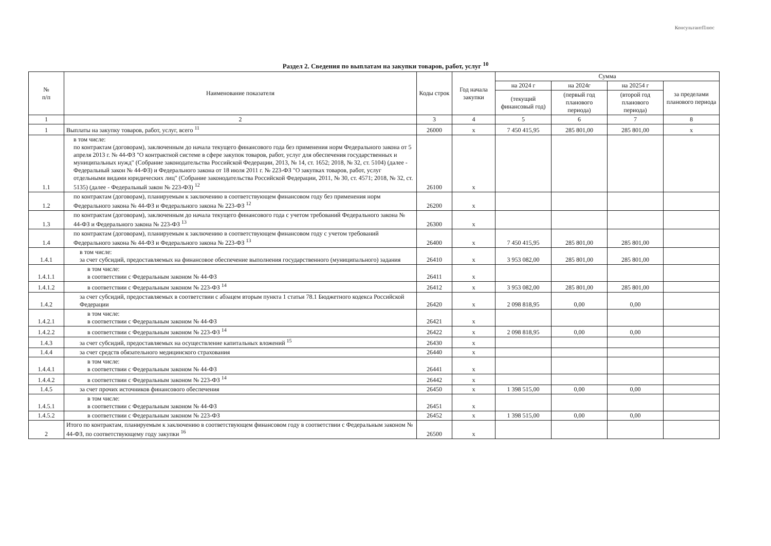КонсультантПлюс
Раздел 2. Сведения по выплатам на закупки товаров, работ, услуг <sup>10</sup>
| № п/п | Наименование показателя | Коды строк | Год начала закупки | Сумма | | | |
| --- | --- | --- | --- | --- | --- | --- | --- |
| | | | | на 2024 г | на 2024г | на 20254 г | за пределами планового периода |
| | | | | (текущий финансовый год) | (первый год планового периода) | (второй год планового периода) | |
| 1 | 2 | 3 | 4 | 5 | 6 | 7 | 8 |
| 1 | Выплаты на закупку товаров, работ, услуг, всего <sup>11</sup> | 26000 | x | 7 450 415,95 | 285 801,00 | 285 801,00 | x |
| 1.1 | в том числе: по контрактам (договорам), заключенным до начала текущего финансового года без применения норм Федерального закона от 5 апреля 2013 г. № 44-ФЗ "О контрактной системе в сфере закупок товаров, работ, услуг для обеспечения государственных и муниципальных нужд" (Собрание законодательства Российской Федерации, 2013, № 14, ст. 1652; 2018, № 32, ст. 5104) (далее - Федеральный закон № 44-ФЗ) и Федерального закона от 18 июля 2011 г. № 223-ФЗ "О закупках товаров, работ, услуг отдельными видами юридических лиц" (Собрание законодательства Российской Федерации, 2011, № 30, ст. 4571; 2018, № 32, ст. 5135) (далее - Федеральный закон № 223-ФЗ) <sup>12</sup> | 26100 | x | | | | |
| 1.2 | по контрактам (договорам), планируемым к заключению в соответствующем финансовом году без применения норм Федерального закона № 44-ФЗ и Федерального закона № 223-ФЗ <sup>12</sup> | 26200 | x | | | | |
| 1.3 | по контрактам (договорам), заключенным до начала текущего финансового года с учетом требований Федерального закона № 44-ФЗ и Федерального закона № 223-ФЗ <sup>13</sup> | 26300 | x | | | | |
| 1.4 | по контрактам (договорам), планируемым к заключению в соответствующем финансовом году с учетом требований Федерального закона № 44-ФЗ и Федерального закона № 223-ФЗ <sup>13</sup> | 26400 | x | 7 450 415,95 | 285 801,00 | 285 801,00 | |
| 1.4.1 | в том числе: за счет субсидий, предоставляемых на финансовое обеспечение выполнения государственного (муниципального) задания | 26410 | x | 3 953 082,00 | 285 801,00 | 285 801,00 | |
| 1.4.1.1 | в том числе: в соответствии с Федеральным законом № 44-ФЗ | 26411 | x | | | | |
| 1.4.1.2 | в соответствии с Федеральным законом № 223-ФЗ <sup>14</sup> | 26412 | x | 3 953 082,00 | 285 801,00 | 285 801,00 | |
| 1.4.2 | за счет субсидий, предоставляемых в соответствии с абзацем вторым пункта 1 статьи 78.1 Бюджетного кодекса Российской Федерации | 26420 | x | 2 098 818,95 | 0,00 | 0,00 | |
| 1.4.2.1 | в том числе: в соответствии с Федеральным законом № 44-ФЗ | 26421 | x | | | | |
| 1.4.2.2 | в соответствии с Федеральным законом № 223-ФЗ <sup>14</sup> | 26422 | x | 2 098 818,95 | 0,00 | 0,00 | |
| 1.4.3 | за счет субсидий, предоставляемых на осуществление капитальных вложений <sup>15</sup> | 26430 | x | | | | |
| 1.4.4 | за счет средств обязательного медицинского страхования | 26440 | x | | | | |
| 1.4.4.1 | в том числе: в соответствии с Федеральным законом № 44-ФЗ | 26441 | x | | | | |
| 1.4.4.2 | в соответствии с Федеральным законом № 223-ФЗ <sup>14</sup> | 26442 | x | | | | |
| 1.4.5 | за счет прочих источников финансового обеспечения | 26450 | x | 1 398 515,00 | 0,00 | 0,00 | |
| 1.4.5.1 | в том числе: в соответствии с Федеральным законом № 44-ФЗ | 26451 | x | | | | |
| 1.4.5.2 | в соответствии с Федеральным законом № 223-ФЗ | 26452 | x | 1 398 515,00 | 0,00 | 0,00 | |
| 2 | Итого по контрактам, планируемым к заключению в соответствующем финансовом году в соответствии с Федеральным законом № 44-ФЗ, по соответствующему году закупки <sup>16</sup> | 26500 | x | | | | |